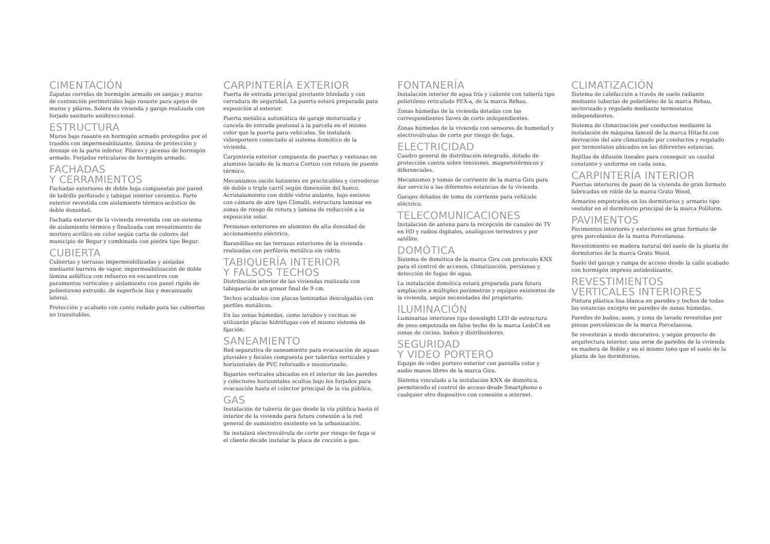CIMENTACIÓN
Zapatas corridas de hormigón armado en zanjas y muros de contención perimetrales bajo rasante para apoyo de muros y pilares. Solera de vivienda y garaje realizada con forjado sanitario unidireccional.
ESTRUCTURA
Muros bajo rasante en hormigón armado protegidos por el trasdós con impermeabilizante, lámina de protección y drenaje en la parte inferior. Pilares y jácenas de hormigón armado. Forjados reticulares de hormigón armado.
FACHADAS
Y CERRAMIENTOS
Fachadas exteriores de doble hoja compuestas por pared de ladrillo perforado y tabique interior cerámico. Parte exterior revestida con aislamiento térmico-acústico de doble densidad.
Fachada exterior de la vivienda revestida con un sistema de aislamiento térmico y finalizada con revestimiento de mortero acrílico en color según carta de colores del municipio de Begur y combinada con piedra tipo Begur.
CUBIERTA
Cubiertas y terrazas impermeabilizadas y aisladas mediante barrera de vapor, impermeabilización de doble lámina asfáltica con refuerzo en encuentros con paramentos verticales y aislamiento con panel rígido de poliestireno extruido, de superficie lisa y mecanizado lateral.
Protección y acabado con canto rodado para las cubiertas no transitables.
CARPINTERÍA EXTERIOR
Puerta de entrada principal pivotante blindada y con cerradura de seguridad. La puerta estará preparada para exposición al exterior.
Puerta metálica automática de garaje motorizada y cancela de entrada peatonal a la parcela en el mismo color que la puerta para vehículos. Se instalará videoportero conectado al sistema domótico de la vivienda.
Carpintería exterior compuesta de puertas y ventanas en aluminio lacado de la marca Cortizo con rotura de puente térmico.
Mecanismos oscilo batientes en practicables y correderas de doble o triple carril según dimensión del hueco. Acristalamiento con doble vidrio aislante, bajo emisivo con cámara de aire tipo Climalit, estructura laminar en zonas de riesgo de rotura y lamina de reducción a la exposición solar.
Persianas exteriores en aluminio de alta densidad de accionamiento eléctrico.
Barandillas en las terrazas exteriores de la vivienda realizadas con perfilería metálica sin vidrio.
TABIQUERÍA INTERIOR
Y FALSOS TECHOS
Distribución interior de las viviendas realizada con tabiquería de un grosor final de 9 cm.
Techos acabados con placas laminadas descolgadas con perfiles metálicos.
En las zonas húmedas, como lavabos y cocinas se utilizarán placas hidrófugas con el mismo sistema de fijación.
SANEAMIENTO
Red separativa de saneamiento para evacuación de aguas pluviales y fecales compuesta por tuberías verticales y horizontales de PVC reforzado e insonorizado.
Bajantes verticales ubicados en el interior de las paredes y colectores horizontales ocultos bajo los forjados para evacuación hasta el colector principal de la vía pública.
GAS
Instalación de tubería de gas desde la vía pública hasta el interior de la vivienda para futura conexión a la red general de suministro existente en la urbanización.
Se instalará electroválvula de corte por riesgo de fuga si el cliente decide instalar la placa de cocción a gas.
FONTANERÍA
Instalación interior de agua fría y caliente con tubería tipo polietileno reticulado PEX-a, de la marca Rehau.
Zonas húmedas de la vivienda dotadas con las correspondientes llaves de corte independientes.
Zonas húmedas de la vivienda con sensores de humedad y electroválvulas de corte por riesgo de fuga.
ELECTRICIDAD
Cuadro general de distribución integrado, dotado de protección contra sobre tensiones, magnetotérmicos y diferenciales.
Mecanismos y tomas de corriente de la marca Gira para dar servicio a las diferentes estancias de la vivienda.
Garajes dotados de toma de corriente para vehículo eléctrico.
TELECOMUNICACIONES
Instalación de antena para la recepción de canales de TV en HD y radios digitales, analógicos terrestres y por satélite.
DOMÓTICA
Sistema de domótica de la marca Gira con protocolo KNX para el control de accesos, climatización, persianas y detección de fugas de agua.
La instalación domótica estará preparada para futura ampliación a múltiples parámetros y equipos existentes de la vivienda, según necesidades del propietario.
ILUMINACIÓN
Luminarias interiores tipo downlight LED de estructura de yeso empotrada en falso techo de la marca LedsC4 en zonas de cocina, baños y distribuidores.
SEGURIDAD
Y VIDEO PORTERO
Equipo de video portero exterior con pantalla color y audio manos libres de la marca Gira.
Sistema vinculado a la instalación KNX de domótica, permitiendo el control de acceso desde Smartphone o cualquier otro dispositivo con conexión a internet.
CLIMATIZACIÓN
Sistema de calefacción a través de suelo radiante mediante tuberías de polietileno de la marca Rehau, sectorizado y regulado mediante termostatos independientes.
Sistema de climatización por conductos mediante la instalación de máquina fancoil de la marca Hitachi con derivación del aire climatizado por conductos y regulado por termostatos ubicados en las diferentes estancias.
Rejillas de difusión lineales para conseguir un caudal constante y uniforme en cada zona.
CARPINTERÍA INTERIOR
Puertas interiores de paso de la vivienda de gran formato fabricadas en roble de la marca Grato Wood.
Armarios empotrados en los dormitorios y armario tipo vestidor en el dormitorio principal de la marca Poliform.
PAVIMENTOS
Pavimentos interiores y exteriores en gran formato de gres porcelánico de la marca Porcelanosa.
Revestimiento en madera natural del suelo de la planta de dormitorios de la marca Grato Wood.
Suelo del garaje y rampa de acceso desde la calle acabado con hormigón impreso antideslizante.
REVESTIMIENTOS
VERTICALES INTERIORES
Pintura plástica lisa blanca en paredes y techos de todas las estancias excepto en paredes de zonas húmedas.
Paredes de baños, aseo, y zona de lavado revestidas por piezas porcelánicas de la marca Porcelanosa.
Se revestirán a modo decorativo, y según proyecto de arquitectura interior, una serie de paredes de la vivienda en madera de Roble y en el mismo tono que el suelo de la planta de los dormitorios.